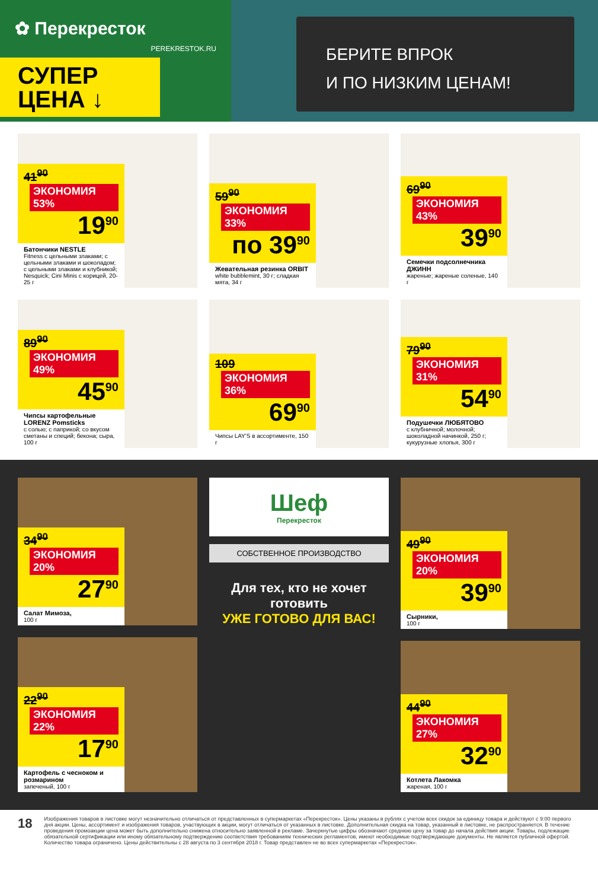✿ Перекресток
PEREKRESTOK.RU
СУПЕР
ЦЕНА ↓
БЕРИТЕ ВПРОК
И ПО НИЗКИМ ЦЕНАМ!
41<sup>90</sup> ЭКОНОМИЯ 53%
19<sup>90</sup>
Батончики NESTLE
Fitness с цельными злаками; с цельными злаками и шоколадом; с цельными злаками и клубникой; Nesquick; Cini Minis с корицей, 20-25 г
59<sup>90</sup> ЭКОНОМИЯ 33%
по 39<sup>90</sup>
Жевательная резинка ORBIT
white bubblemint, 30 г; сладкая мята, 34 г
69<sup>90</sup> ЭКОНОМИЯ 43%
39<sup>90</sup>
Семечки подсолнечника ДЖИНН
жареные; жареные соленые, 140 г
89<sup>90</sup> ЭКОНОМИЯ 49%
45<sup>90</sup>
Чипсы картофельные LORENZ Pomsticks
с солью; с паприкой; со вкусом сметаны и специй; бекона; сыра, 100 г
109 ЭКОНОМИЯ 36%
69<sup>90</sup>
Чипсы LAY'S в ассортименте, 150 г
79<sup>90</sup> ЭКОНОМИЯ 31%
54<sup>90</sup>
Подушечки ЛЮБЯТОВО
с клубничной; молочной; шоколадной начинкой, 250 г; кукурузные хлопья, 300 г
34<sup>90</sup> ЭКОНОМИЯ 20%
27<sup>90</sup>
Салат Мимоза,
100 г
22<sup>90</sup> ЭКОНОМИЯ 22%
17<sup>90</sup>
Картофель с чесноком и розмарином
запеченый, 100 г
Шеф
Перекресток
СОБСТВЕННОЕ ПРОИЗВОДСТВО
Для тех, кто не хочет готовить
УЖЕ ГОТОВО ДЛЯ ВАС!
49<sup>90</sup> ЭКОНОМИЯ 20%
39<sup>90</sup>
Сырники,
100 г
44<sup>90</sup> ЭКОНОМИЯ 27%
32<sup>90</sup>
Котлета Лакомка
жареная, 100 г
18
Изображения товаров в листовке могут незначительно отличаться от представленных в супермаркетах «Перекресток». Цены указаны в рублях с учетом всех скидок за единицу товара и действуют с 9:00 первого дня акции. Цены, ассортимент и изображения товаров, участвующих в акции, могут отличаться от указанных в листовке. Дополнительная скидка на товар, указанный в листовке, не распространяется. В течение проведения промоакции цена может быть дополнительно снижена относительно заявленной в рекламе. Зачеркнутые цифры обозначают среднюю цену за товар до начала действия акции. Товары, подлежащие обязательной сертификации или иному обязательному подтверждению соответствия требованиям технических регламентов, имеют необходимые подтверждающие документы. Не является публичной офертой. Количество товара ограничено. Цены действительны с 28 августа по 3 сентября 2018 г. Товар представлен не во всех супермаркетах «Перекресток».